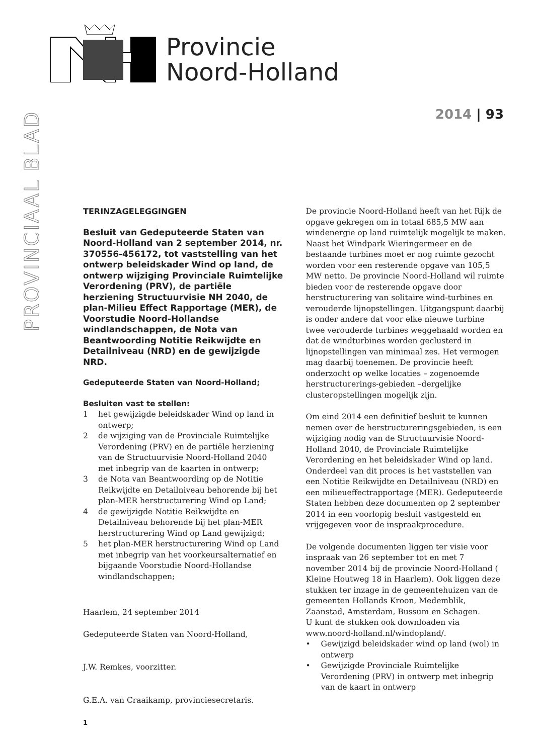Provincie
Noord-Holland
PROVINCIAAL BLAD
2014 | 93
TERINZAGELEGGINGEN
Besluit van Gedeputeerde Staten van Noord-Holland van 2 september 2014, nr. 370556-456172, tot vaststelling van het ontwerp beleidskader Wind op land, de ontwerp wijziging Provinciale Ruimtelijke Verordening (PRV), de partiële herziening Structuurvisie NH 2040, de plan-Milieu Effect Rapportage (MER), de Voorstudie Noord-Hollandse windlandschappen, de Nota van Beantwoording Notitie Reikwijdte en Detailniveau (NRD) en de gewijzigde NRD.
Gedeputeerde Staten van Noord-Holland;
Besluiten vast te stellen:
1 het gewijzigde beleidskader Wind op land in ontwerp;
2 de wijziging van de Provinciale Ruimtelijke Verordening (PRV) en de partiële herziening van de Structuurvisie Noord-Holland 2040 met inbegrip van de kaarten in ontwerp;
3 de Nota van Beantwoording op de Notitie Reikwijdte en Detailniveau behorende bij het plan-MER herstructurering Wind op Land;
4 de gewijzigde Notitie Reikwijdte en Detailniveau behorende bij het plan-MER herstructurering Wind op Land gewijzigd;
5 het plan-MER herstructurering Wind op Land met inbegrip van het voorkeursalternatief en bijgaande Voorstudie Noord-Hollandse windlandschappen;
Haarlem, 24 september 2014
Gedeputeerde Staten van Noord-Holland,
J.W. Remkes, voorzitter.
G.E.A. van Craaikamp, provinciesecretaris.
De provincie Noord-Holland heeft van het Rijk de opgave gekregen om in totaal 685,5 MW aan windenergie op land ruimtelijk mogelijk te maken. Naast het Windpark Wieringermeer en de bestaande turbines moet er nog ruimte gezocht worden voor een resterende opgave van 105,5 MW netto. De provincie Noord-Holland wil ruimte bieden voor de resterende opgave door herstructurering van solitaire wind-turbines en verouderde lijnopstellingen. Uitgangspunt daarbij is onder andere dat voor elke nieuwe turbine twee verouderde turbines weggehaald worden en dat de windturbines worden geclusterd in lijnopstellingen van minimaal zes. Het vermogen mag daarbij toenemen. De provincie heeft onderzocht op welke locaties – zogenoemde herstructurerings-gebieden –dergelijke clusteropstellingen mogelijk zijn.
Om eind 2014 een definitief besluit te kunnen nemen over de herstructureringsgebieden, is een wijziging nodig van de Structuurvisie Noord-Holland 2040, de Provinciale Ruimtelijke Verordening en het beleidskader Wind op land. Onderdeel van dit proces is het vaststellen van een Notitie Reikwijdte en Detailniveau (NRD) en een milieueffectrapportage (MER). Gedeputeerde Staten hebben deze documenten op 2 september 2014 in een voorlopig besluit vastgesteld en vrijgegeven voor de inspraakprocedure.
De volgende documenten liggen ter visie voor inspraak van 26 september tot en met 7 november 2014 bij de provincie Noord-Holland ( Kleine Houtweg 18 in Haarlem). Ook liggen deze stukken ter inzage in de gemeentehuizen van de gemeenten Hollands Kroon, Medemblik, Zaanstad, Amsterdam, Bussum en Schagen.
U kunt de stukken ook downloaden via www.noord-holland.nl/windopland/.
• Gewijzigd beleidskader wind op land (wol) in ontwerp
• Gewijzigde Provinciale Ruimtelijke Verordening (PRV) in ontwerp met inbegrip van de kaart in ontwerp
1